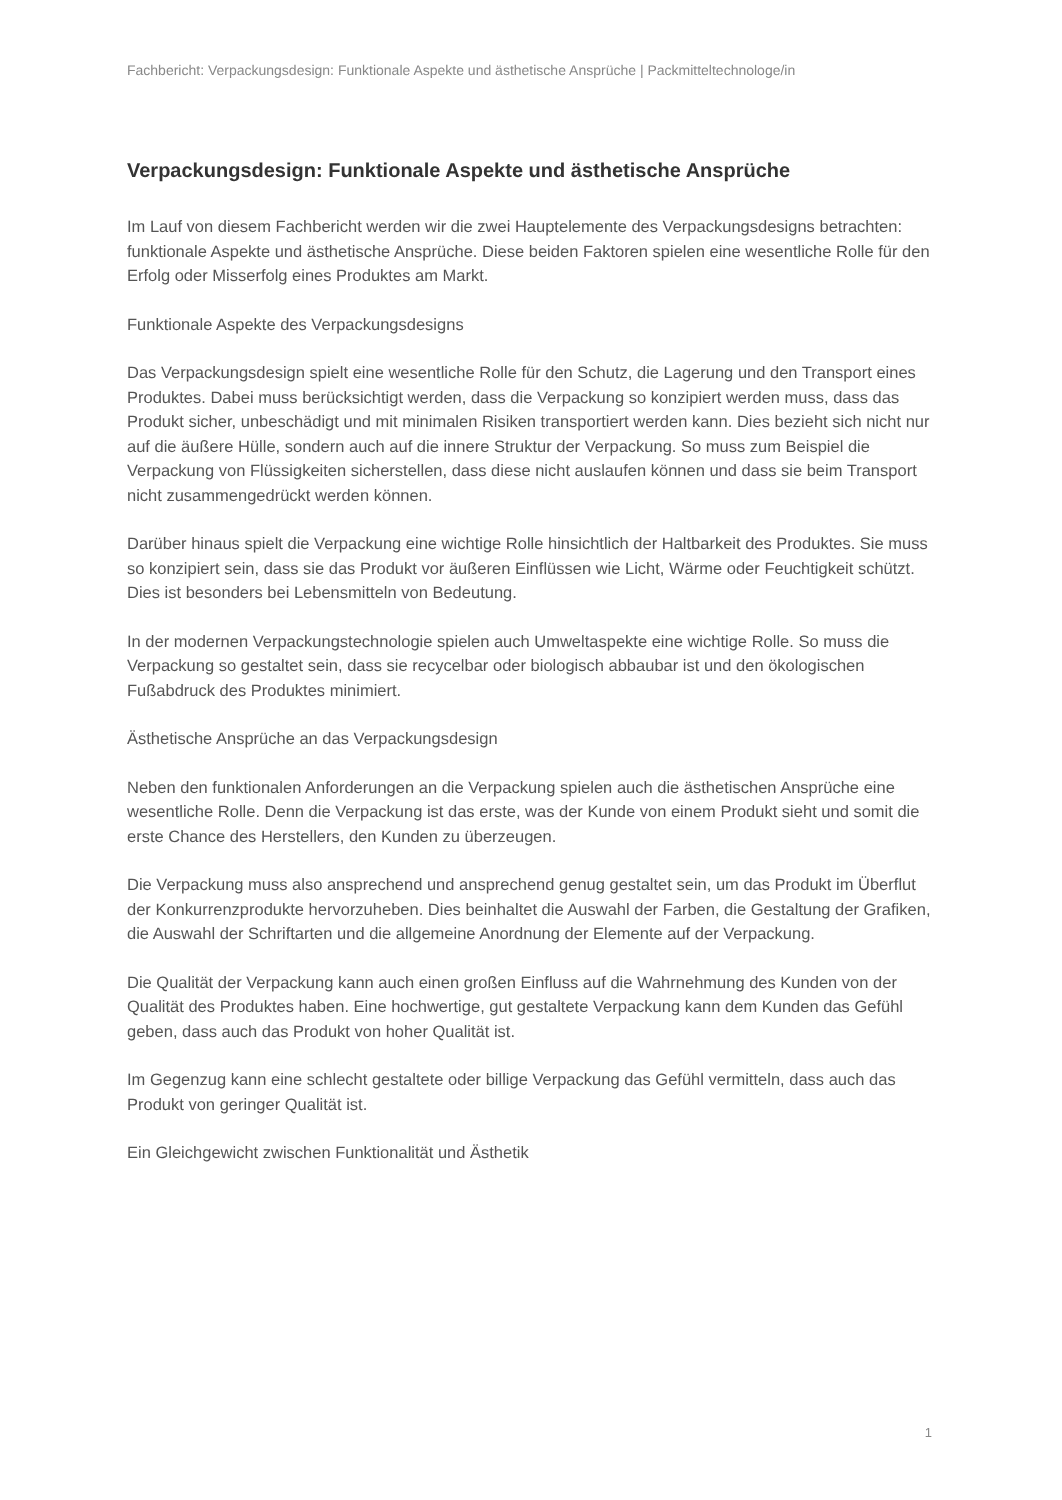Fachbericht: Verpackungsdesign: Funktionale Aspekte und ästhetische Ansprüche | Packmitteltechnologe/in
Verpackungsdesign: Funktionale Aspekte und ästhetische Ansprüche
Im Lauf von diesem Fachbericht werden wir die zwei Hauptelemente des Verpackungsdesigns betrachten: funktionale Aspekte und ästhetische Ansprüche. Diese beiden Faktoren spielen eine wesentliche Rolle für den Erfolg oder Misserfolg eines Produktes am Markt.
Funktionale Aspekte des Verpackungsdesigns
Das Verpackungsdesign spielt eine wesentliche Rolle für den Schutz, die Lagerung und den Transport eines Produktes. Dabei muss berücksichtigt werden, dass die Verpackung so konzipiert werden muss, dass das Produkt sicher, unbeschädigt und mit minimalen Risiken transportiert werden kann. Dies bezieht sich nicht nur auf die äußere Hülle, sondern auch auf die innere Struktur der Verpackung. So muss zum Beispiel die Verpackung von Flüssigkeiten sicherstellen, dass diese nicht auslaufen können und dass sie beim Transport nicht zusammengedrückt werden können.
Darüber hinaus spielt die Verpackung eine wichtige Rolle hinsichtlich der Haltbarkeit des Produktes. Sie muss so konzipiert sein, dass sie das Produkt vor äußeren Einflüssen wie Licht, Wärme oder Feuchtigkeit schützt. Dies ist besonders bei Lebensmitteln von Bedeutung.
In der modernen Verpackungstechnologie spielen auch Umweltaspekte eine wichtige Rolle. So muss die Verpackung so gestaltet sein, dass sie recycelbar oder biologisch abbaubar ist und den ökologischen Fußabdruck des Produktes minimiert.
Ästhetische Ansprüche an das Verpackungsdesign
Neben den funktionalen Anforderungen an die Verpackung spielen auch die ästhetischen Ansprüche eine wesentliche Rolle. Denn die Verpackung ist das erste, was der Kunde von einem Produkt sieht und somit die erste Chance des Herstellers, den Kunden zu überzeugen.
Die Verpackung muss also ansprechend und ansprechend genug gestaltet sein, um das Produkt im Überflut der Konkurrenzprodukte hervorzuheben. Dies beinhaltet die Auswahl der Farben, die Gestaltung der Grafiken, die Auswahl der Schriftarten und die allgemeine Anordnung der Elemente auf der Verpackung.
Die Qualität der Verpackung kann auch einen großen Einfluss auf die Wahrnehmung des Kunden von der Qualität des Produktes haben. Eine hochwertige, gut gestaltete Verpackung kann dem Kunden das Gefühl geben, dass auch das Produkt von hoher Qualität ist.
Im Gegenzug kann eine schlecht gestaltete oder billige Verpackung das Gefühl vermitteln, dass auch das Produkt von geringer Qualität ist.
Ein Gleichgewicht zwischen Funktionalität und Ästhetik
1